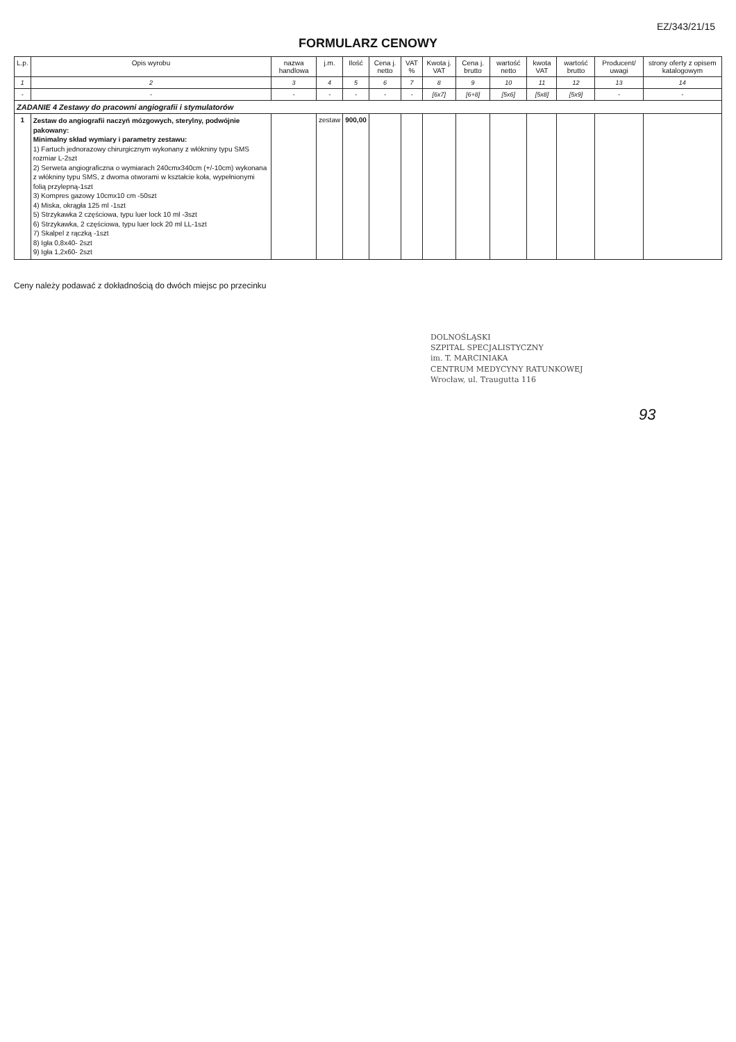EZ/343/21/15
FORMULARZ CENOWY
| L.p. | Opis wyrobu | nazwa handlowa | j.m. | Ilość | Cena j. netto | VAT % | Kwota j. VAT | Cena j. brutto | wartość netto | kwota VAT | wartość brutto | Producent/ uwagi | strony oferty z opisem katalogowym |
| --- | --- | --- | --- | --- | --- | --- | --- | --- | --- | --- | --- | --- | --- |
| 1 | 2 | 3 | 4 | 5 | 6 | 7 | 8 | 9 | 10 | 11 | 12 | 13 | 14 |
| - | - | - | - | - | - | - | [6x7] | [6+8] | [5x6] | [5x8] | [5x9] | - | - |
| ZADANIE 4 Zestawy do pracowni angiografii i stymulatorów | | | | | | | | | | | | | |
| 1 | Zestaw do angiografii naczyń mózgowych, sterylny, podwójnie pakowany: Minimalny skład wymiary i parametry zestawu: 1) Fartuch jednorazowy chirurgicznym wykonany z włókniny typu SMS rozmiar L-2szt 2) Serweta angiograficzna o wymiarach 240cmx340cm (+/-10cm) wykonana z włókniny typu SMS, z dwoma otworami w kształcie koła, wypełnionymi folią przylepną-1szt 3) Kompres gazowy 10cmx10 cm -50szt 4) Miska, okrągła 125 ml -1szt 5) Strzykawka 2 częściowa, typu luer lock 10 ml -3szt 6) Strzykawka, 2 częściowa, typu luer lock 20 ml LL-1szt 7) Skalpel z rączką -1szt 8) Igła 0,8x40- 2szt 9) Igła 1,2x60- 2szt | | zestaw | 900,00 | | | | | | | | | |
Ceny należy podawać z dokładnością do dwóch miejsc po przecinku
DOLNOŚLĄSKI
SZPITAL SPECJALISTYCZNY
im. T. MARCINIAKA
CENTRUM MEDYCYNY RATUNKOWEJ
Wrocław, ul. Traugutta 116
93